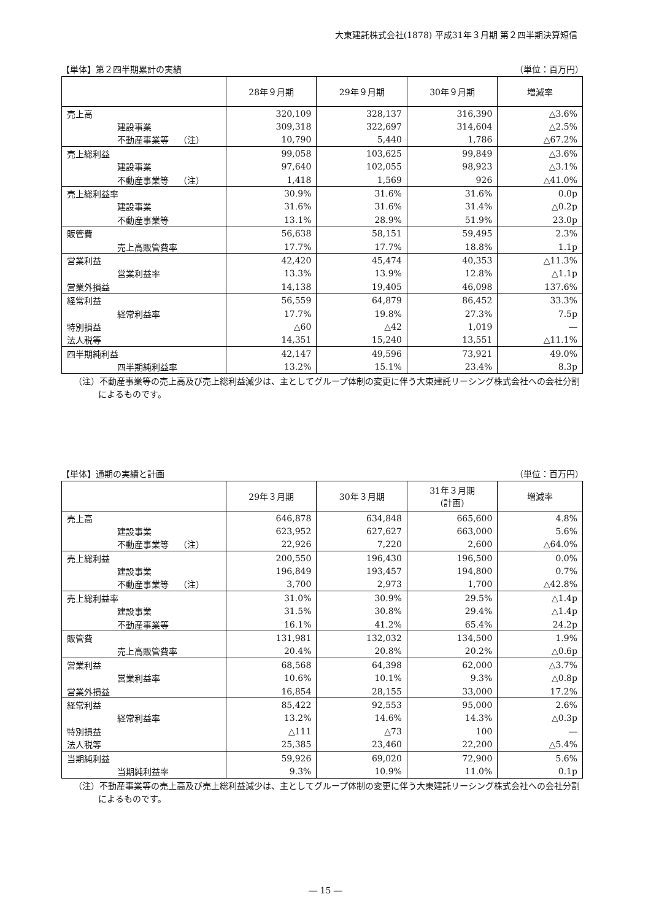大東建託株式会社(1878) 平成31年３月期 第２四半期決算短信
【単体】第２四半期累計の実績 （単位：百万円）
| | 28年９月期 | 29年９月期 | 30年９月期 | 増減率 |
| --- | --- | --- | --- | --- |
| 売上高 | 320,109 | 328,137 | 316,390 | △3.6% |
| 建設事業 | 309,318 | 322,697 | 314,604 | △2.5% |
| 不動産事業等 （注） | 10,790 | 5,440 | 1,786 | △67.2% |
| 売上総利益 | 99,058 | 103,625 | 99,849 | △3.6% |
| 建設事業 | 97,640 | 102,055 | 98,923 | △3.1% |
| 不動産事業等 （注） | 1,418 | 1,569 | 926 | △41.0% |
| 売上総利益率 | 30.9% | 31.6% | 31.6% | 0.0p |
| 建設事業 | 31.6% | 31.6% | 31.4% | △0.2p |
| 不動産事業等 | 13.1% | 28.9% | 51.9% | 23.0p |
| 販管費 | 56,638 | 58,151 | 59,495 | 2.3% |
| 売上高販管費率 | 17.7% | 17.7% | 18.8% | 1.1p |
| 営業利益 | 42,420 | 45,474 | 40,353 | △11.3% |
| 営業利益率 | 13.3% | 13.9% | 12.8% | △1.1p |
| 営業外損益 | 14,138 | 19,405 | 46,098 | 137.6% |
| 経常利益 | 56,559 | 64,879 | 86,452 | 33.3% |
| 経常利益率 | 17.7% | 19.8% | 27.3% | 7.5p |
| 特別損益 | △60 | △42 | 1,019 | ― |
| 法人税等 | 14,351 | 15,240 | 13,551 | △11.1% |
| 四半期純利益 | 42,147 | 49,596 | 73,921 | 49.0% |
| 四半期純利益率 | 13.2% | 15.1% | 23.4% | 8.3p |
（注）不動産事業等の売上高及び売上総利益減少は、主としてグループ体制の変更に伴う大東建託リーシング株式会社への会社分割によるものです。
【単体】通期の実績と計画 （単位：百万円）
| | 29年３月期 | 30年３月期 | 31年３月期 (計画) | 増減率 |
| --- | --- | --- | --- | --- |
| 売上高 | 646,878 | 634,848 | 665,600 | 4.8% |
| 建設事業 | 623,952 | 627,627 | 663,000 | 5.6% |
| 不動産事業等 （注） | 22,926 | 7,220 | 2,600 | △64.0% |
| 売上総利益 | 200,550 | 196,430 | 196,500 | 0.0% |
| 建設事業 | 196,849 | 193,457 | 194,800 | 0.7% |
| 不動産事業等 （注） | 3,700 | 2,973 | 1,700 | △42.8% |
| 売上総利益率 | 31.0% | 30.9% | 29.5% | △1.4p |
| 建設事業 | 31.5% | 30.8% | 29.4% | △1.4p |
| 不動産事業等 | 16.1% | 41.2% | 65.4% | 24.2p |
| 販管費 | 131,981 | 132,032 | 134,500 | 1.9% |
| 売上高販管費率 | 20.4% | 20.8% | 20.2% | △0.6p |
| 営業利益 | 68,568 | 64,398 | 62,000 | △3.7% |
| 営業利益率 | 10.6% | 10.1% | 9.3% | △0.8p |
| 営業外損益 | 16,854 | 28,155 | 33,000 | 17.2% |
| 経常利益 | 85,422 | 92,553 | 95,000 | 2.6% |
| 経常利益率 | 13.2% | 14.6% | 14.3% | △0.3p |
| 特別損益 | △111 | △73 | 100 | ― |
| 法人税等 | 25,385 | 23,460 | 22,200 | △5.4% |
| 当期純利益 | 59,926 | 69,020 | 72,900 | 5.6% |
| 当期純利益率 | 9.3% | 10.9% | 11.0% | 0.1p |
（注）不動産事業等の売上高及び売上総利益減少は、主としてグループ体制の変更に伴う大東建託リーシング株式会社への会社分割によるものです。
― 15 ―